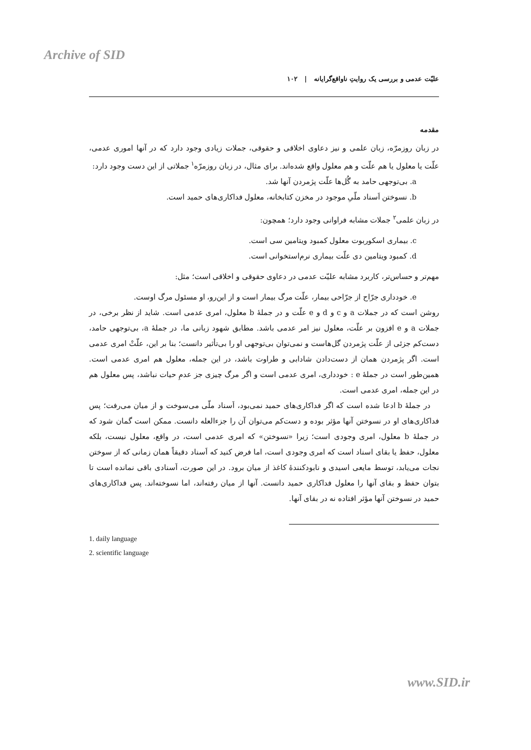Archive of SID
علیّت عدمی و بررسی یک روایتِ ناواقع‌گرایانه | ۱۰۲
مقدمه
در زبان روزمرّه، زبان علمی و نیز دعاوی اخلاقی و حقوقی، جملات زیادی وجود دارد که در آنها اموری عدمی، علّت یا معلول یا هم علّت و هم معلول واقع شده‌اند. برای مثال، در زبان روزمرّه<sup>۱</sup> جملاتی از این دست وجود دارد:
a. بی‌توجهی حامد به گُل‌ها علّت پژمردن آنها شد.
b. نسوختن اَسناد ملّیِ موجود در مخزن کتابخانه، معلول فداکاری‌های حمید است.
در زبان علمی<sup>۲</sup> جملات مشابه فراوانی وجود دارد؛ همچون:
c. بیماری اسکوربوت معلول کمبود ویتامین سی است.
d. کمبود ویتامین دی علّت بیماری نرم‌استخوانی است.
مهم‌تر و حساس‌تر، کاربرد مشابه علیّت عدمی در دعاوی حقوقی و اخلاقی است؛ مثل:
e. خودداری جرّاح از جرّاحی بیمار، علّت مرگ بیمار است و از این‌رو، او مسئول مرگ اوست.
روشن است که در جملات a و c و d و e علّت و در جملهٔ b معلول، امری عدمی است. شاید از نظر برخی، در جملات a و e افزون بر علّت، معلول نیز امر عدمی باشد. مطابق شهود زبانی ما، در جملهٔ a، بی‌توجهی حامد، دست‌کم جزئی از علّت پژمردن گل‌هاست و نمی‌توان بی‌توجهی او را بی‌تأثیر دانست؛ بنا بر این، علّتْ امری عدمی است. اگر پژمردن همان از دست‌دادن شادابی و طراوت باشد، در این جمله، معلول هم امری عدمی است. همین‌طور است در جملهٔ e : خودداری، امری عدمی است و اگر مرگ چیزی جز عدمِ حیات نباشد، پس معلول هم در این جمله، امری عدمی است.
در جملهٔ b ادعا شده است که اگر فداکاری‌های حمید نمی‌بود، اَسناد ملّی می‌سوخت و از میان می‌رفت؛ پس فداکاری‌های او در نسوختن آنها مؤثر بوده و دست‌کم می‌توان آن را جزءالعله دانست. ممکن است گمان شود که در جملهٔ b معلول، امری وجودی است؛ زیرا «نسوختن» که امری عدمی است، در واقع، معلول نیست، بلکه معلول، حفظ یا بقای اسناد است که امری وجودی است، اما فرض کنید که اَسناد دقیقاً همان زمانی که از سوختن نجات می‌یابد، توسط مایعی اسیدی و نابودکنندهٔ کاغذ از میان برود. در این صورت، اَسنادی باقی نمانده است تا بتوان حفظ و بقای آنها را معلول فداکاری حمید دانست. آنها از میان رفته‌اند، اما نسوخته‌اند. پس فداکاری‌های حمید در نسوختن آنها مؤثر افتاده نه در بقای آنها.
1. daily language
2. scientific language
www.SID.ir